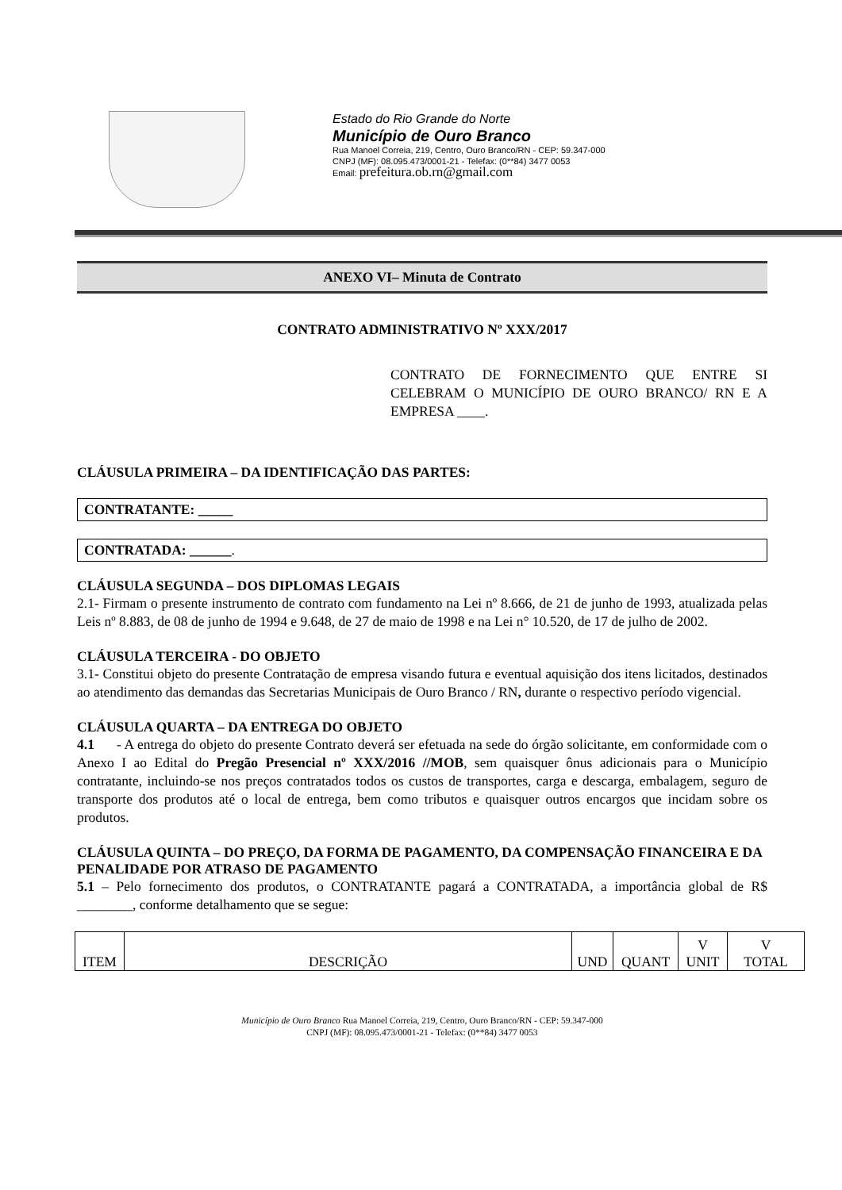Estado do Rio Grande do Norte
Município de Ouro Branco
Rua Manoel Correia, 219, Centro, Ouro Branco/RN - CEP: 59.347-000
CNPJ (MF): 08.095.473/0001-21 - Telefax: (0**84) 3477 0053
Email: prefeitura.ob.rn@gmail.com
ANEXO VI– Minuta de Contrato
CONTRATO ADMINISTRATIVO Nº XXX/2017
CONTRATO DE FORNECIMENTO QUE ENTRE SI CELEBRAM O MUNICÍPIO DE OURO BRANCO/ RN E A EMPRESA ____.
CLÁUSULA PRIMEIRA – DA IDENTIFICAÇÃO DAS PARTES:
CONTRATANTE: _____
CONTRATADA: ______.
CLÁUSULA SEGUNDA – DOS DIPLOMAS LEGAIS
2.1- Firmam o presente instrumento de contrato com fundamento na Lei nº 8.666, de 21 de junho de 1993, atualizada pelas Leis nº 8.883, de 08 de junho de 1994 e 9.648, de 27 de maio de 1998 e na Lei n° 10.520, de 17 de julho de 2002.
CLÁUSULA TERCEIRA - DO OBJETO
3.1- Constitui objeto do presente Contratação de empresa visando futura e eventual aquisição dos itens licitados, destinados ao atendimento das demandas das Secretarias Municipais de Ouro Branco / RN, durante o respectivo período vigencial.
CLÁUSULA QUARTA – DA ENTREGA DO OBJETO
4.1 - A entrega do objeto do presente Contrato deverá ser efetuada na sede do órgão solicitante, em conformidade com o Anexo I ao Edital do Pregão Presencial nº XXX/2016 //MOB, sem quaisquer ônus adicionais para o Município contratante, incluindo-se nos preços contratados todos os custos de transportes, carga e descarga, embalagem, seguro de transporte dos produtos até o local de entrega, bem como tributos e quaisquer outros encargos que incidam sobre os produtos.
CLÁUSULA QUINTA – DO PREÇO, DA FORMA DE PAGAMENTO, DA COMPENSAÇÃO FINANCEIRA E DA PENALIDADE POR ATRASO DE PAGAMENTO
5.1 – Pelo fornecimento dos produtos, o CONTRATANTE pagará a CONTRATADA, a importância global de R$ ________, conforme detalhamento que se segue:
| ITEM | DESCRIÇÃO | UND | QUANT | V UNIT | V TOTAL |
Município de Ouro Branco Rua Manoel Correia, 219, Centro, Ouro Branco/RN - CEP: 59.347-000
CNPJ (MF): 08.095.473/0001-21 - Telefax: (0**84) 3477 0053